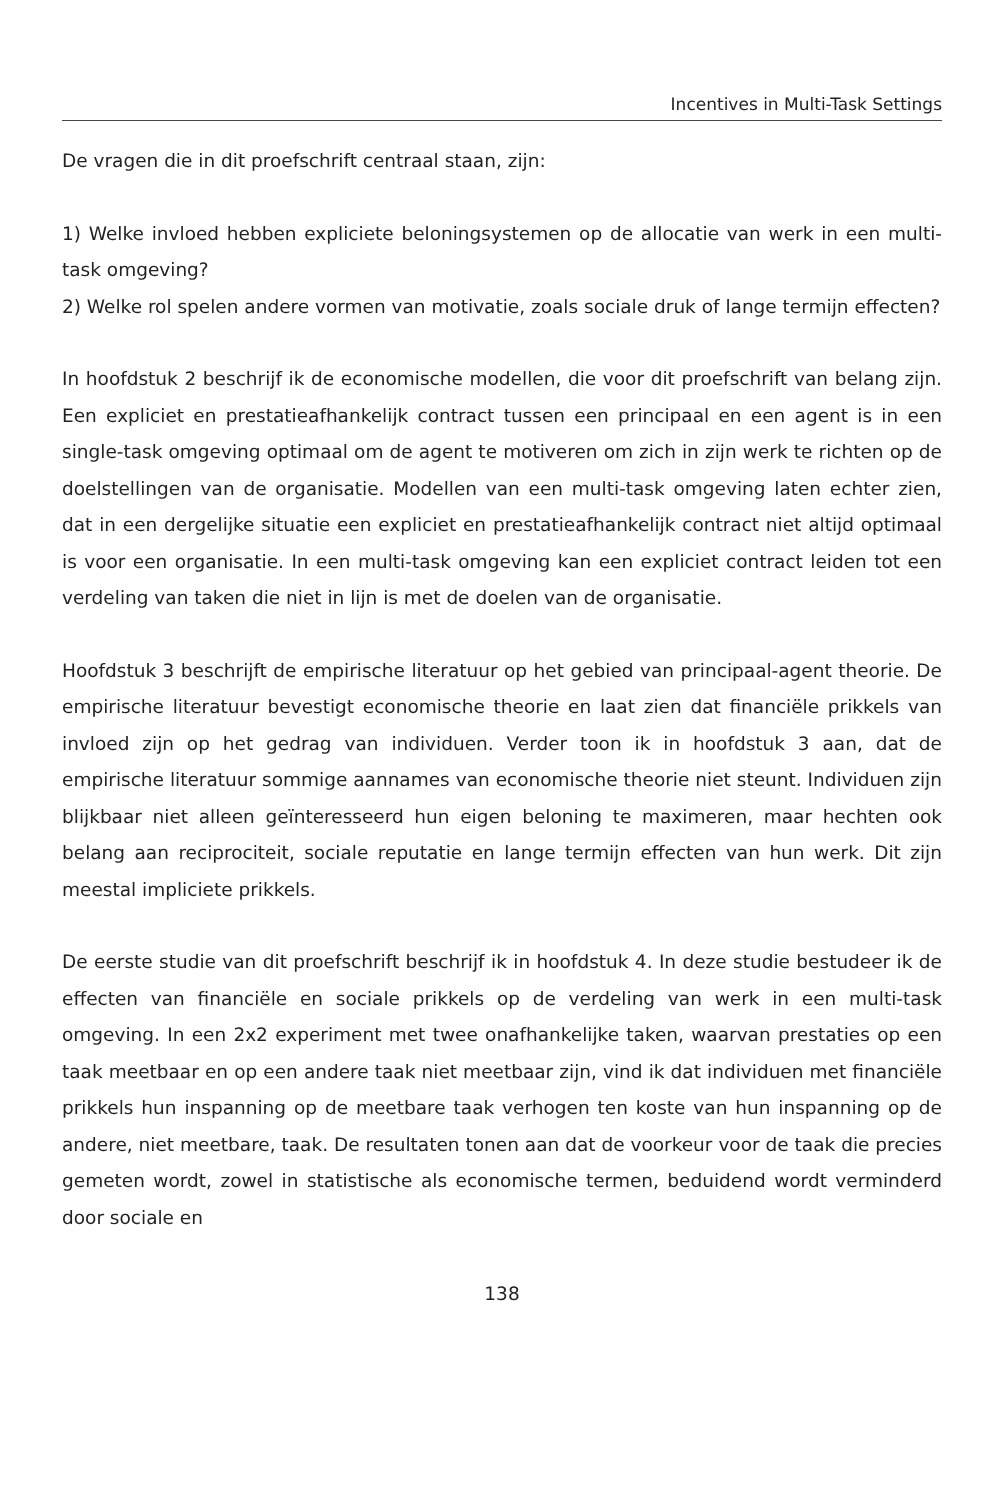Incentives in Multi-Task Settings
De vragen die in dit proefschrift centraal staan, zijn:
1) Welke invloed hebben expliciete beloningsystemen op de allocatie van werk in een multi-task omgeving?
2) Welke rol spelen andere vormen van motivatie, zoals sociale druk of lange termijn effecten?
In hoofdstuk 2 beschrijf ik de economische modellen, die voor dit proefschrift van belang zijn. Een expliciet en prestatieafhankelijk contract tussen een principaal en een agent is in een single-task omgeving optimaal om de agent te motiveren om zich in zijn werk te richten op de doelstellingen van de organisatie. Modellen van een multi-task omgeving laten echter zien, dat in een dergelijke situatie een expliciet en prestatieafhankelijk contract niet altijd optimaal is voor een organisatie. In een multi-task omgeving kan een expliciet contract leiden tot een verdeling van taken die niet in lijn is met de doelen van de organisatie.
Hoofdstuk 3 beschrijft de empirische literatuur op het gebied van principaal-agent theorie. De empirische literatuur bevestigt economische theorie en laat zien dat financiële prikkels van invloed zijn op het gedrag van individuen. Verder toon ik in hoofdstuk 3 aan, dat de empirische literatuur sommige aannames van economische theorie niet steunt. Individuen zijn blijkbaar niet alleen geïnteresseerd hun eigen beloning te maximeren, maar hechten ook belang aan reciprociteit, sociale reputatie en lange termijn effecten van hun werk. Dit zijn meestal impliciete prikkels.
De eerste studie van dit proefschrift beschrijf ik in hoofdstuk 4. In deze studie bestudeer ik de effecten van financiële en sociale prikkels op de verdeling van werk in een multi-task omgeving. In een 2x2 experiment met twee onafhankelijke taken, waarvan prestaties op een taak meetbaar en op een andere taak niet meetbaar zijn, vind ik dat individuen met financiële prikkels hun inspanning op de meetbare taak verhogen ten koste van hun inspanning op de andere, niet meetbare, taak. De resultaten tonen aan dat de voorkeur voor de taak die precies gemeten wordt, zowel in statistische als economische termen, beduidend wordt verminderd door sociale en
138